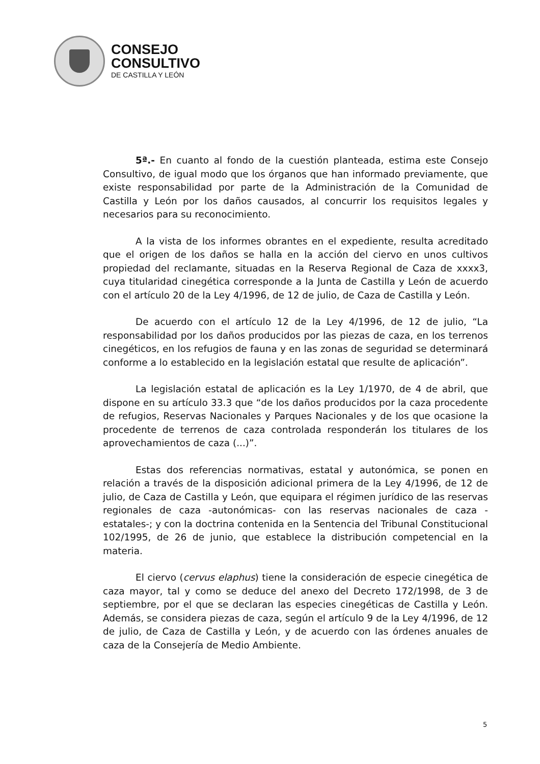CONSEJO
CONSULTIVO
DE CASTILLA Y LEÓN
5ª.- En cuanto al fondo de la cuestión planteada, estima este Consejo Consultivo, de igual modo que los órganos que han informado previamente, que existe responsabilidad por parte de la Administración de la Comunidad de Castilla y León por los daños causados, al concurrir los requisitos legales y necesarios para su reconocimiento.
A la vista de los informes obrantes en el expediente, resulta acreditado que el origen de los daños se halla en la acción del ciervo en unos cultivos propiedad del reclamante, situadas en la Reserva Regional de Caza de xxxx3, cuya titularidad cinegética corresponde a la Junta de Castilla y León de acuerdo con el artículo 20 de la Ley 4/1996, de 12 de julio, de Caza de Castilla y León.
De acuerdo con el artículo 12 de la Ley 4/1996, de 12 de julio, “La responsabilidad por los daños producidos por las piezas de caza, en los terrenos cinegéticos, en los refugios de fauna y en las zonas de seguridad se determinará conforme a lo establecido en la legislación estatal que resulte de aplicación”.
La legislación estatal de aplicación es la Ley 1/1970, de 4 de abril, que dispone en su artículo 33.3 que “de los daños producidos por la caza procedente de refugios, Reservas Nacionales y Parques Nacionales y de los que ocasione la procedente de terrenos de caza controlada responderán los titulares de los aprovechamientos de caza (...)”.
Estas dos referencias normativas, estatal y autonómica, se ponen en relación a través de la disposición adicional primera de la Ley 4/1996, de 12 de julio, de Caza de Castilla y León, que equipara el régimen jurídico de las reservas regionales de caza -autonómicas- con las reservas nacionales de caza -estatales-; y con la doctrina contenida en la Sentencia del Tribunal Constitucional 102/1995, de 26 de junio, que establece la distribución competencial en la materia.
El ciervo (cervus elaphus) tiene la consideración de especie cinegética de caza mayor, tal y como se deduce del anexo del Decreto 172/1998, de 3 de septiembre, por el que se declaran las especies cinegéticas de Castilla y León. Además, se considera piezas de caza, según el artículo 9 de la Ley 4/1996, de 12 de julio, de Caza de Castilla y León, y de acuerdo con las órdenes anuales de caza de la Consejería de Medio Ambiente.
5